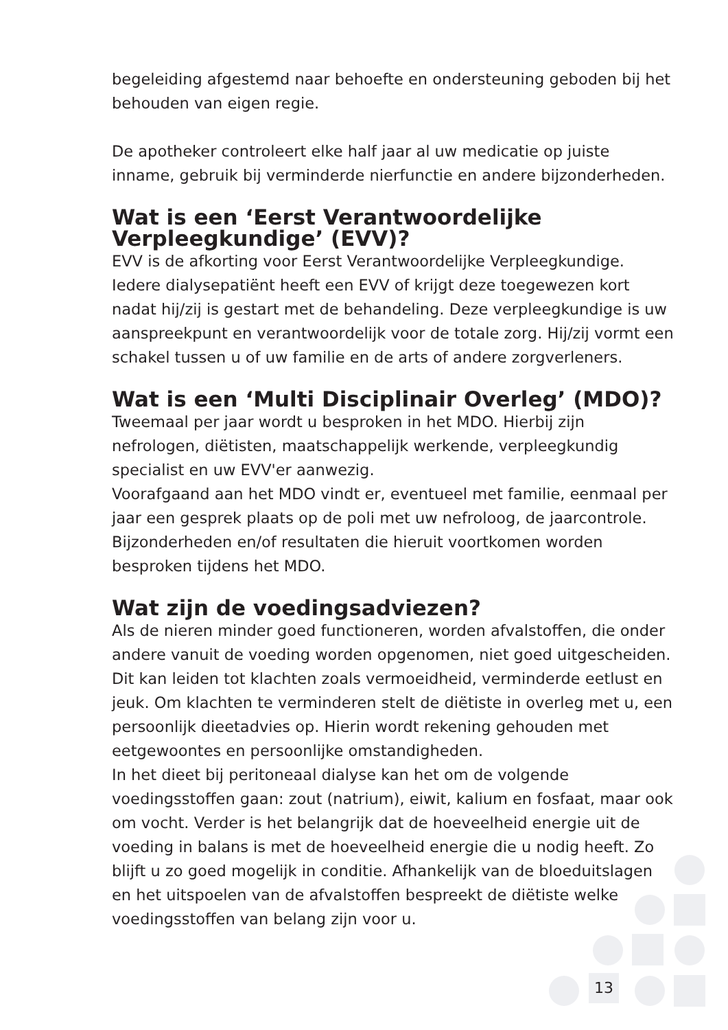begeleiding afgestemd naar behoefte en ondersteuning geboden bij het behouden van eigen regie.
De apotheker controleert elke half jaar al uw medicatie op juiste inname, gebruik bij verminderde nierfunctie en andere bijzonderheden.
Wat is een ‘Eerst Verantwoordelijke Verpleegkundige’ (EVV)?
EVV is de afkorting voor Eerst Verantwoordelijke Verpleegkundige. Iedere dialysepatiënt heeft een EVV of krijgt deze toegewezen kort nadat hij/zij is gestart met de behandeling. Deze verpleegkundige is uw aanspreekpunt en verantwoordelijk voor de totale zorg. Hij/zij vormt een schakel tussen u of uw familie en de arts of andere zorgverleners.
Wat is een ‘Multi Disciplinair Overleg’ (MDO)?
Tweemaal per jaar wordt u besproken in het MDO. Hierbij zijn nefrologen, diëtisten, maatschappelijk werkende, verpleegkundig specialist en uw EVV'er aanwezig.
Voorafgaand aan het MDO vindt er, eventueel met familie, eenmaal per jaar een gesprek plaats op de poli met uw nefroloog, de jaarcontrole. Bijzonderheden en/of resultaten die hieruit voortkomen worden besproken tijdens het MDO.
Wat zijn de voedingsadviezen?
Als de nieren minder goed functioneren, worden afvalstoffen, die onder andere vanuit de voeding worden opgenomen, niet goed uitgescheiden. Dit kan leiden tot klachten zoals vermoeidheid, verminderde eetlust en jeuk. Om klachten te verminderen stelt de diëtiste in overleg met u, een persoonlijk dieetadvies op. Hierin wordt rekening gehouden met eetgewoontes en persoonlijke omstandigheden.
In het dieet bij peritoneaal dialyse kan het om de volgende voedingsstoffen gaan: zout (natrium), eiwit, kalium en fosfaat, maar ook om vocht. Verder is het belangrijk dat de hoeveelheid energie uit de voeding in balans is met de hoeveelheid energie die u nodig heeft. Zo blijft u zo goed mogelijk in conditie. Afhankelijk van de bloeduitslagen en het uitspoelen van de afvalstoffen bespreekt de diëtiste welke voedingsstoffen van belang zijn voor u.
13